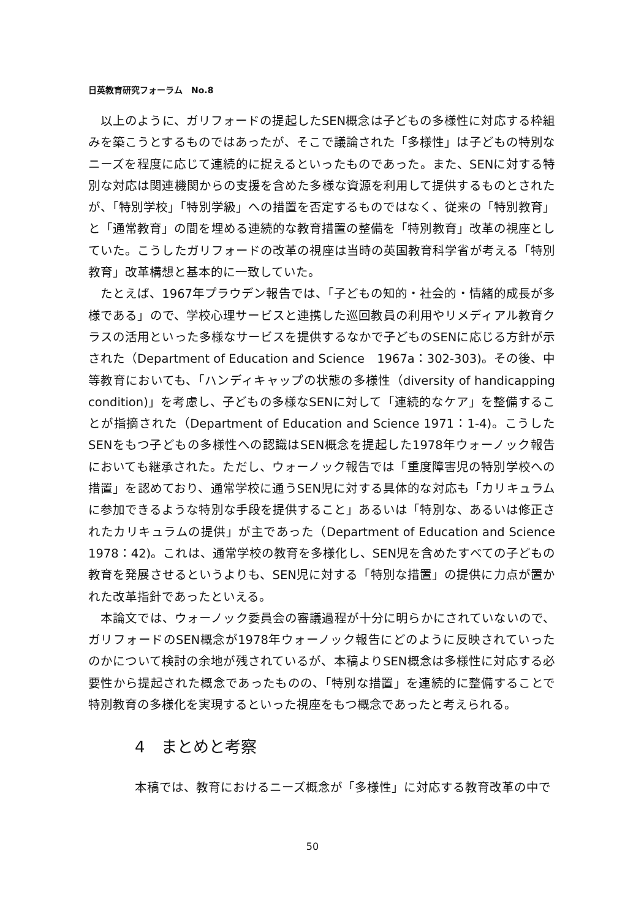日英教育研究フォーラム　No.8
以上のように、ガリフォードの提起したSEN概念は子どもの多様性に対応する枠組みを築こうとするものではあったが、そこで議論された「多様性」は子どもの特別なニーズを程度に応じて連続的に捉えるといったものであった。また、SENに対する特別な対応は関連機関からの支援を含めた多様な資源を利用して提供するものとされたが、「特別学校」「特別学級」への措置を否定するものではなく、従来の「特別教育」と「通常教育」の間を埋める連続的な教育措置の整備を「特別教育」改革の視座としていた。こうしたガリフォードの改革の視座は当時の英国教育科学省が考える「特別教育」改革構想と基本的に一致していた。
たとえば、1967年プラウデン報告では、「子どもの知的・社会的・情緒的成長が多様である」ので、学校心理サービスと連携した巡回教員の利用やリメディアル教育クラスの活用といった多様なサービスを提供するなかで子どものSENに応じる方針が示された（Department of Education and Science　1967a：302-303)。その後、中等教育においても、「ハンディキャップの状態の多様性（diversity of handicapping condition)」を考慮し、子どもの多様なSENに対して「連続的なケア」を整備することが指摘された（Department of Education and Science 1971：1-4)。こうしたSENをもつ子どもの多様性への認識はSEN概念を提起した1978年ウォーノック報告においても継承された。ただし、ウォーノック報告では「重度障害児の特別学校への措置」を認めており、通常学校に通うSEN児に対する具体的な対応も「カリキュラムに参加できるような特別な手段を提供すること」あるいは「特別な、あるいは修正されたカリキュラムの提供」が主であった（Department of Education and Science 1978：42)。これは、通常学校の教育を多様化し、SEN児を含めたすべての子どもの教育を発展させるというよりも、SEN児に対する「特別な措置」の提供に力点が置かれた改革指針であったといえる。
本論文では、ウォーノック委員会の審議過程が十分に明らかにされていないので、ガリフォードのSEN概念が1978年ウォーノック報告にどのように反映されていったのかについて検討の余地が残されているが、本稿よりSEN概念は多様性に対応する必要性から提起された概念であったものの、「特別な措置」を連続的に整備することで特別教育の多様化を実現するといった視座をもつ概念であったと考えられる。
4　まとめと考察
本稿では、教育におけるニーズ概念が「多様性」に対応する教育改革の中で
50